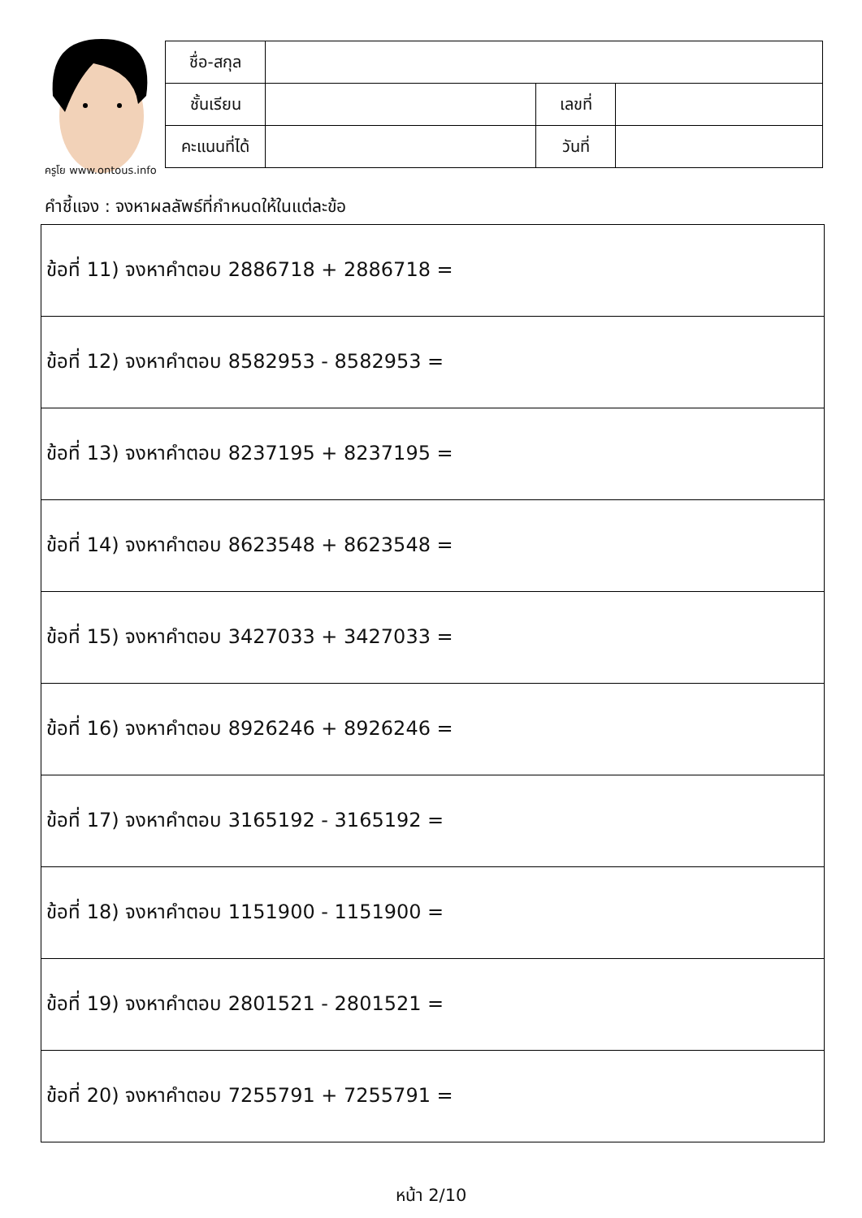ครูโย www.ontous.info
| ชื่อ-สกุล | | | |
| ชั้นเรียน | | เลขที่ | |
| คะแนนที่ได้ | | วันที่ | |
คำชี้แจง : จงหาผลลัพธ์ที่กำหนดให้ในแต่ละข้อ
| ข้อที่ 11) จงหาคำตอบ 2886718 + 2886718 = |
| ข้อที่ 12) จงหาคำตอบ 8582953 - 8582953 = |
| ข้อที่ 13) จงหาคำตอบ 8237195 + 8237195 = |
| ข้อที่ 14) จงหาคำตอบ 8623548 + 8623548 = |
| ข้อที่ 15) จงหาคำตอบ 3427033 + 3427033 = |
| ข้อที่ 16) จงหาคำตอบ 8926246 + 8926246 = |
| ข้อที่ 17) จงหาคำตอบ 3165192 - 3165192 = |
| ข้อที่ 18) จงหาคำตอบ 1151900 - 1151900 = |
| ข้อที่ 19) จงหาคำตอบ 2801521 - 2801521 = |
| ข้อที่ 20) จงหาคำตอบ 7255791 + 7255791 = |
หน้า 2/10